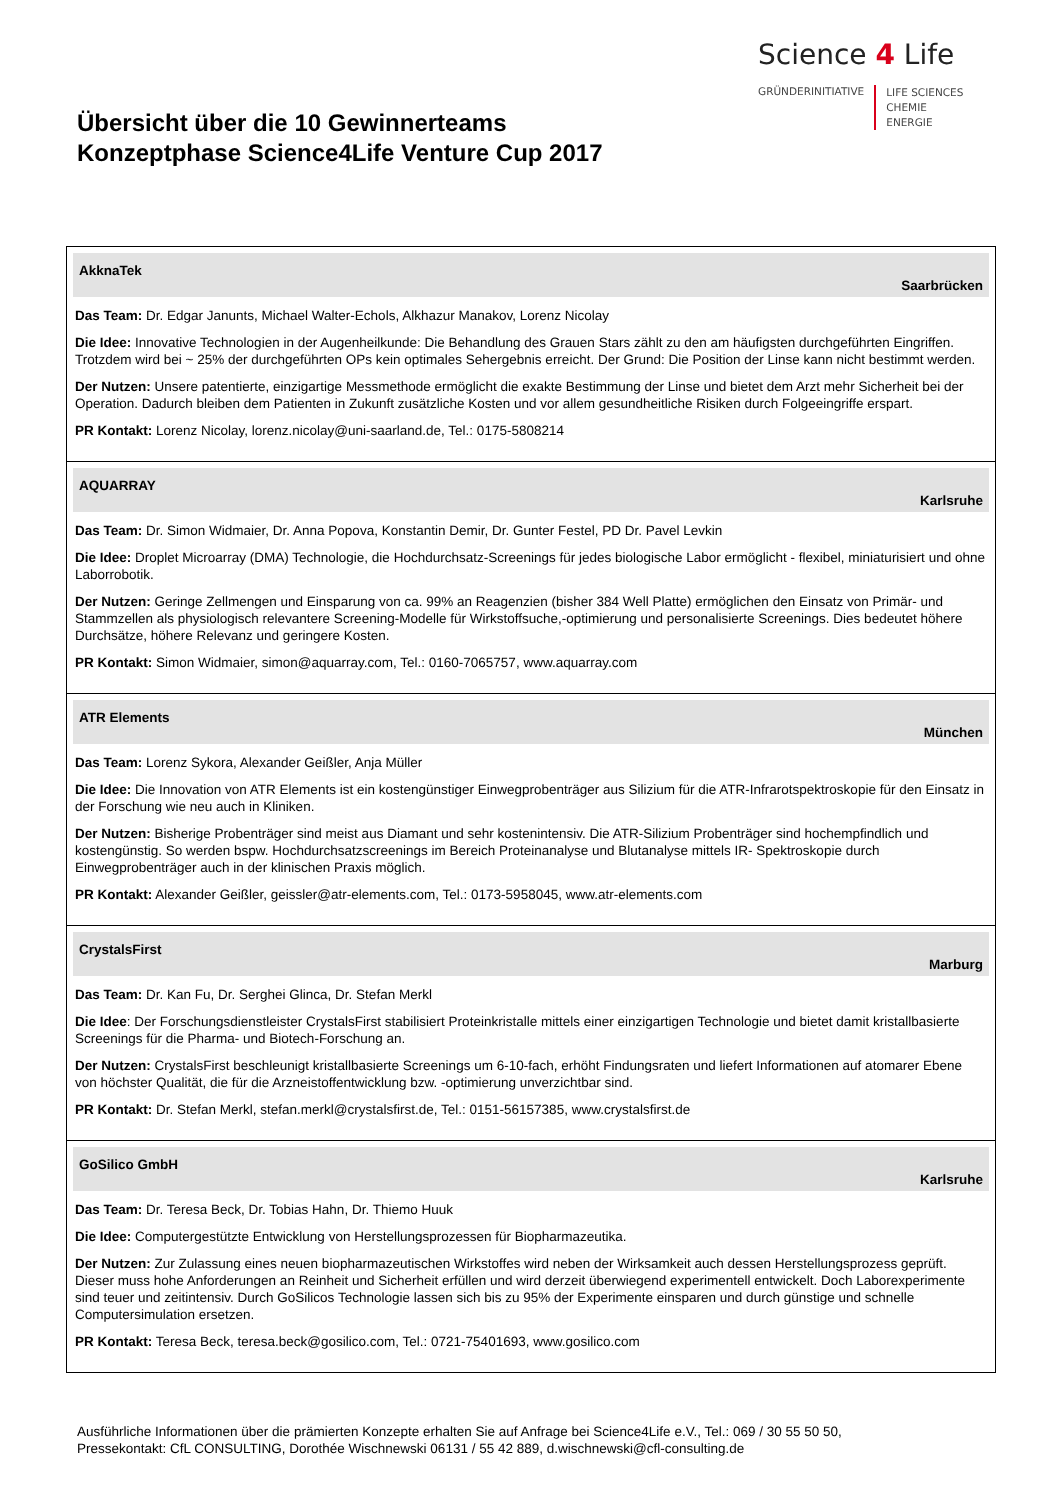Übersicht über die 10 Gewinnerteams
Konzeptphase Science4Life Venture Cup 2017
Science 4 Life
GRÜNDERINITIATIVE
LIFE SCIENCES
CHEMIE
ENERGIE
| AkknaTek Saarbrücken Das Team: Dr. Edgar Janunts, Michael Walter-Echols, Alkhazur Manakov, Lorenz Nicolay Die Idee: Innovative Technologien in der Augenheilkunde: Die Behandlung des Grauen Stars zählt zu den am häufigsten durchgeführten Eingriffen. Trotzdem wird bei ~ 25% der durchgeführten OPs kein optimales Sehergebnis erreicht. Der Grund: Die Position der Linse kann nicht bestimmt werden. Der Nutzen: Unsere patentierte, einzigartige Messmethode ermöglicht die exakte Bestimmung der Linse und bietet dem Arzt mehr Sicherheit bei der Operation. Dadurch bleiben dem Patienten in Zukunft zusätzliche Kosten und vor allem gesundheitliche Risiken durch Folgeeingriffe erspart. PR Kontakt: Lorenz Nicolay, lorenz.nicolay@uni-saarland.de, Tel.: 0175-5808214 |
| AQUARRAY Karlsruhe Das Team: Dr. Simon Widmaier, Dr. Anna Popova, Konstantin Demir, Dr. Gunter Festel, PD Dr. Pavel Levkin Die Idee: Droplet Microarray (DMA) Technologie, die Hochdurchsatz-Screenings für jedes biologische Labor ermöglicht - flexibel, miniaturisiert und ohne Laborrobotik. Der Nutzen: Geringe Zellmengen und Einsparung von ca. 99% an Reagenzien (bisher 384 Well Platte) ermöglichen den Einsatz von Primär- und Stammzellen als physiologisch relevantere Screening-Modelle für Wirkstoffsuche,-optimierung und personalisierte Screenings. Dies bedeutet höhere Durchsätze, höhere Relevanz und geringere Kosten. PR Kontakt: Simon Widmaier, simon@aquarray.com, Tel.: 0160-7065757, www.aquarray.com |
| ATR Elements München Das Team: Lorenz Sykora, Alexander Geißler, Anja Müller Die Idee: Die Innovation von ATR Elements ist ein kostengünstiger Einwegprobenträger aus Silizium für die ATR-Infrarotspektroskopie für den Einsatz in der Forschung wie neu auch in Kliniken. Der Nutzen: Bisherige Probenträger sind meist aus Diamant und sehr kostenintensiv. Die ATR-Silizium Probenträger sind hochempfindlich und kostengünstig. So werden bspw. Hochdurchsatzscreenings im Bereich Proteinanalyse und Blutanalyse mittels IR- Spektroskopie durch Einwegprobenträger auch in der klinischen Praxis möglich. PR Kontakt: Alexander Geißler, geissler@atr-elements.com, Tel.: 0173-5958045, www.atr-elements.com |
| CrystalsFirst Marburg Das Team: Dr. Kan Fu, Dr. Serghei Glinca, Dr. Stefan Merkl Die Idee : Der Forschungsdienstleister CrystalsFirst stabilisiert Proteinkristalle mittels einer einzigartigen Technologie und bietet damit kristallbasierte Screenings für die Pharma- und Biotech-Forschung an. Der Nutzen: CrystalsFirst beschleunigt kristallbasierte Screenings um 6-10-fach, erhöht Findungsraten und liefert Informationen auf atomarer Ebene von höchster Qualität, die für die Arzneistoffentwicklung bzw. -optimierung unverzichtbar sind. PR Kontakt: Dr. Stefan Merkl, stefan.merkl@crystalsfirst.de, Tel.: 0151-56157385, www.crystalsfirst.de |
| GoSilico GmbH Karlsruhe Das Team: Dr. Teresa Beck, Dr. Tobias Hahn, Dr. Thiemo Huuk Die Idee: Computergestützte Entwicklung von Herstellungsprozessen für Biopharmazeutika. Der Nutzen: Zur Zulassung eines neuen biopharmazeutischen Wirkstoffes wird neben der Wirksamkeit auch dessen Herstellungsprozess geprüft. Dieser muss hohe Anforderungen an Reinheit und Sicherheit erfüllen und wird derzeit überwiegend experimentell entwickelt. Doch Laborexperimente sind teuer und zeitintensiv. Durch GoSilicos Technologie lassen sich bis zu 95% der Experimente einsparen und durch günstige und schnelle Computersimulation ersetzen. PR Kontakt: Teresa Beck, teresa.beck@gosilico.com, Tel.: 0721-75401693, www.gosilico.com |
Ausführliche Informationen über die prämierten Konzepte erhalten Sie auf Anfrage bei Science4Life e.V., Tel.: 069 / 30 55 50 50,
Pressekontakt: CfL CONSULTING, Dorothée Wischnewski 06131 / 55 42 889, d.wischnewski@cfl-consulting.de